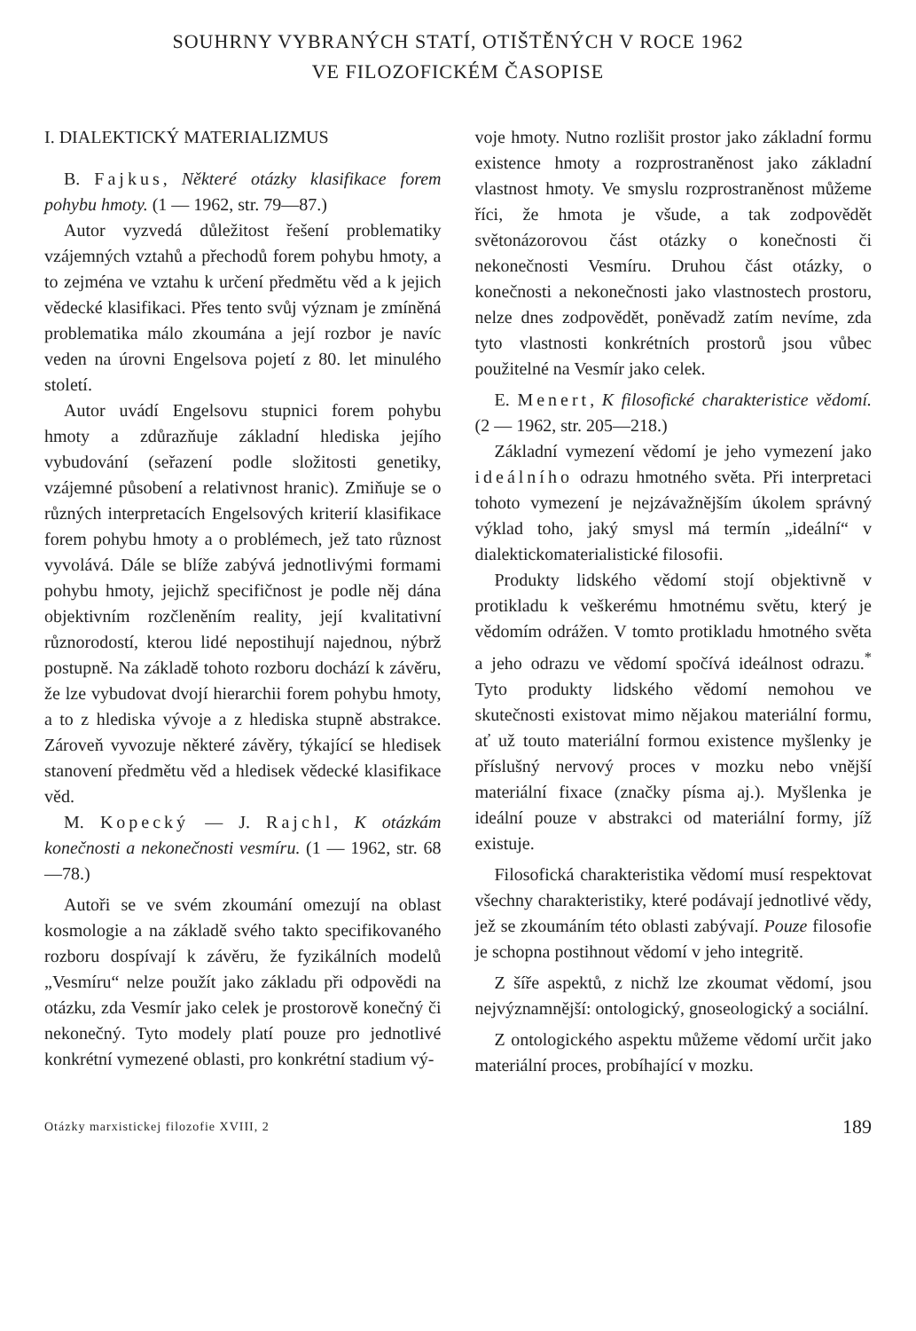SOUHRNY VYBRANÝCH STATÍ, OTIŠTĚNÝCH V ROCE 1962
VE FILOZOFICKÉM ČASOPISE
I. DIALEKTICKÝ MATERIALIZMUS
B. Fajkus, Některé otázky klasifikace forem pohybu hmoty. (1 — 1962, str. 79—87.)
Autor vyzvedá důležitost řešení problematiky vzájemných vztahů a přechodů forem pohybu hmoty, a to zejména ve vztahu k určení předmětu věd a k jejich vědecké klasifikaci. Přes tento svůj význam je zmíněná problematika málo zkoumána a její rozbor je navíc veden na úrovni Engelsova pojetí z 80. let minulého století.
Autor uvádí Engelsovu stupnici forem pohybu hmoty a zdůrazňuje základní hlediska jejího vybudování (seřazení podle složitosti genetiky, vzájemné působení a relativnost hranic). Zmiňuje se o různých interpretacích Engelsových kriterií klasifikace forem pohybu hmoty a o problémech, jež tato různost vyvolává. Dále se blíže zabývá jednotlivými formami pohybu hmoty, jejichž specifičnost je podle něj dána objektivním rozčleněním reality, její kvalitativní různorodostí, kterou lidé nepostihují najednou, nýbrž postupně. Na základě tohoto rozboru dochází k závěru, že lze vybudovat dvojí hierarchii forem pohybu hmoty, a to z hlediska vývoje a z hlediska stupně abstrakce. Zároveň vyvozuje některé závěry, týkající se hledisek stanovení předmětu věd a hledisek vědecké klasifikace věd.
M. Kopecký — J. Rajchl, K otázkám konečnosti a nekonečnosti vesmíru. (1 — 1962, str. 68—78.)
Autoři se ve svém zkoumání omezují na oblast kosmologie a na základě svého takto specifikovaného rozboru dospívají k závěru, že fyzikálních modelů „Vesmíru“ nelze použít jako základu při odpovědi na otázku, zda Vesmír jako celek je prostorově konečný či nekonečný. Tyto modely platí pouze pro jednotlivé konkrétní vymezené oblasti, pro konkrétní stadium vý-
voje hmoty. Nutno rozlišit prostor jako základní formu existence hmoty a rozprostraněnost jako základní vlastnost hmoty. Ve smyslu rozprostraněnost můžeme říci, že hmota je všude, a tak zodpovědět světonázorovou část otázky o konečnosti či nekonečnosti Vesmíru. Druhou část otázky, o konečnosti a nekonečnosti jako vlastnostech prostoru, nelze dnes zodpovědět, poněvadž zatím nevíme, zda tyto vlastnosti konkrétních prostorů jsou vůbec použitelné na Vesmír jako celek.
E. Menert, K filosofické charakteristice vědomí. (2 — 1962, str. 205—218.)
Základní vymezení vědomí je jeho vymezení jako ideálního odrazu hmotného světa. Při interpretaci tohoto vymezení je nejzávažnějším úkolem správný výklad toho, jaký smysl má termín „ideální“ v dialektickomaterialistické filosofii.
Produkty lidského vědomí stojí objektivně v protikladu k veškerému hmotnému světu, který je vědomím odrážen. V tomto protikladu hmotného světa a jeho odrazu ve vědomí spočívá ideálnost odrazu.<sup>*</sup> Tyto produkty lidského vědomí nemohou ve skutečnosti existovat mimo nějakou materiální formu, ať už touto materiální formou existence myšlenky je příslušný nervový proces v mozku nebo vnější materiální fixace (značky písma aj.). Myšlenka je ideální pouze v abstrakci od materiální formy, jíž existuje.
Filosofická charakteristika vědomí musí respektovat všechny charakteristiky, které podávají jednotlivé vědy, jež se zkoumáním této oblasti zabývají. Pouze filosofie je schopna postihnout vědomí v jeho integritě.
Z šíře aspektů, z nichž lze zkoumat vědomí, jsou nejvýznamnější: ontologický, gnoseologický a sociální.
Z ontologického aspektu můžeme vědomí určit jako materiální proces, probíhající v mozku.
Otázky marxistickej filozofie XVIII, 2 189